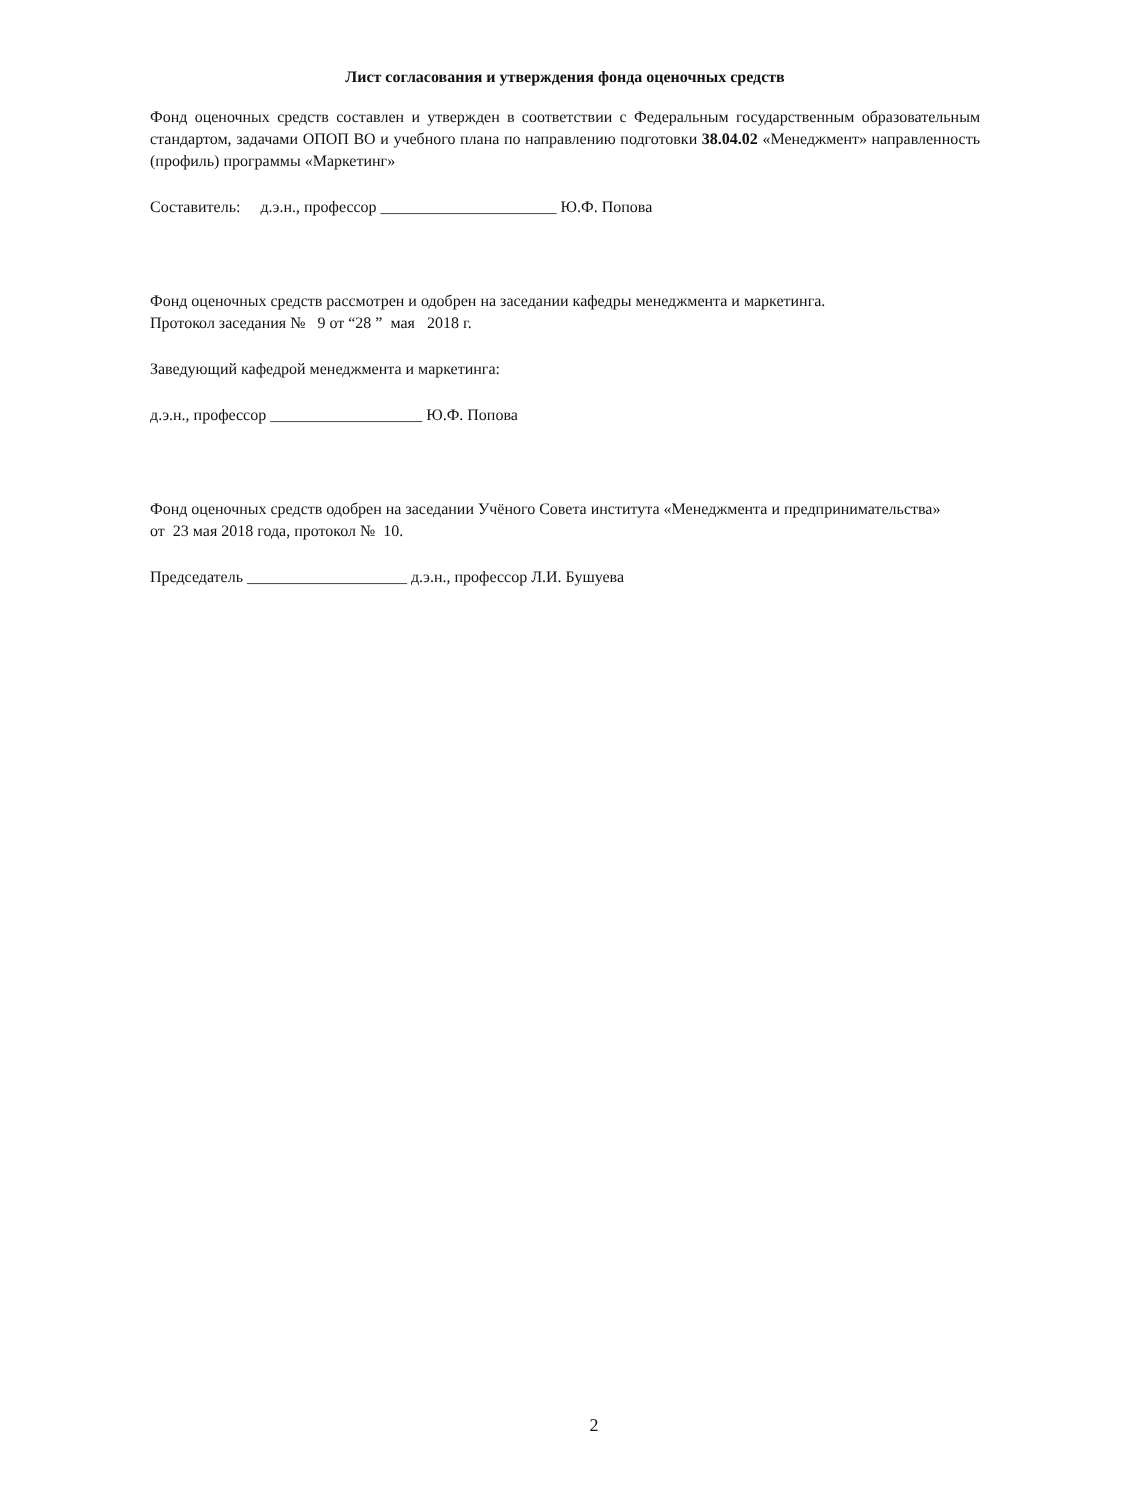Лист согласования и утверждения фонда оценочных средств
Фонд оценочных средств составлен и утвержден в соответствии с Федеральным государственным образовательным стандартом, задачами ОПОП ВО и учебного плана по направлению подготовки 38.04.02 «Менеджмент» направленность (профиль) программы «Маркетинг»
Составитель: д.э.н., профессор ______________________ Ю.Ф. Попова
Фонд оценочных средств рассмотрен и одобрен на заседании кафедры менеджмента и маркетинга.
Протокол заседания № 9 от “28 ” мая 2018 г.
Заведующий кафедрой менеджмента и маркетинга:
д.э.н., профессор ___________________ Ю.Ф. Попова
Фонд оценочных средств одобрен на заседании Учёного Совета института «Менеджмента и предпринимательства»
от 23 мая 2018 года, протокол № 10.
Председатель ____________________ д.э.н., профессор Л.И. Бушуева
2